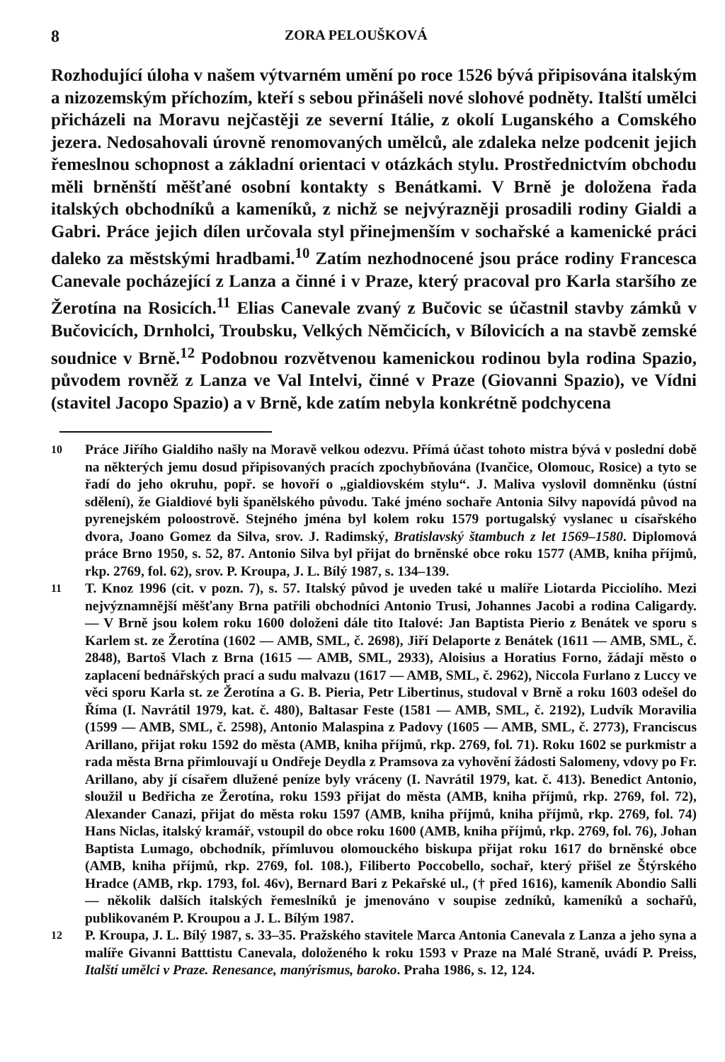8 ZORA PELOUŠKOVÁ
Rozhodující úloha v našem výtvarném umění po roce 1526 bývá připisována italským a nizozemským příchozím, kteří s sebou přinášeli nové slohové podněty. Italští umělci přicházeli na Moravu nejčastěji ze severní Itálie, z okolí Luganského a Comského jezera. Nedosahovali úrovně renomovaných umělců, ale zdaleka nelze podcenit jejich řemeslnou schopnost a základní orientaci v otázkách stylu. Prostřednictvím obchodu měli brněnští měšťané osobní kontakty s Benátkami. V Brně je doložena řada italských obchodníků a kameníků, z nichž se nejvýrazněji prosadili rodiny Gialdi a Gabri. Práce jejich dílen určovala styl přinejmenším v sochařské a kamenické práci daleko za městskými hradbami.<sup>10</sup> Zatím nezhodnocené jsou práce rodiny Francesca Canevale pocházející z Lanza a činné i v Praze, který pracoval pro Karla staršího ze Žerotína na Rosicích.<sup>11</sup> Elias Canevale zvaný z Bučovic se účastnil stavby zámků v Bučovicích, Drnholci, Troubsku, Velkých Němčicích, v Bílovicích a na stavbě zemské soudnice v Brně.<sup>12</sup> Podobnou rozvětvenou kamenickou rodinou byla rodina Spazio, původem rovněž z Lanza ve Val Intelvi, činné v Praze (Giovanni Spazio), ve Vídni (stavitel Jacopo Spazio) a v Brně, kde zatím nebyla konkrétně podchycena
10
Práce Jiřího Gialdiho našly na Moravě velkou odezvu. Přímá účast tohoto mistra bývá v poslední době na některých jemu dosud připisovaných pracích zpochybňována (Ivančice, Olomouc, Rosice) a tyto se řadí do jeho okruhu, popř. se hovoří o „gialdiovském stylu“. J. Maliva vyslovil domněnku (ústní sdělení), že Gialdiové byli španělského původu. Také jméno sochaře Antonia Silvy napovídá původ na pyrenejském poloostrově. Stejného jména byl kolem roku 1579 portugalský vyslanec u císařského dvora, Joano Gomez da Silva, srov. J. Radimský, Bratislavský štambuch z let 1569–1580. Diplomová práce Brno 1950, s. 52, 87. Antonio Silva byl přijat do brněnské obce roku 1577 (AMB, kniha příjmů, rkp. 2769, fol. 62), srov. P. Kroupa, J. L. Bílý 1987, s. 134–139.
11
T. Knoz 1996 (cit. v pozn. 7), s. 57. Italský původ je uveden také u malíře Liotarda Picciolího. Mezi nejvýznamnější měšťany Brna patřili obchodníci Antonio Trusi, Johannes Jacobi a rodina Caligardy. — V Brně jsou kolem roku 1600 doloženi dále tito Italové: Jan Baptista Pierio z Benátek ve sporu s Karlem st. ze Žerotína (1602 — AMB, SML, č. 2698), Jiří Delaporte z Benátek (1611 — AMB, SML, č. 2848), Bartoš Vlach z Brna (1615 — AMB, SML, 2933), Aloisius a Horatius Forno, žádají město o zaplacení bednářských prací a sudu malvazu (1617 — AMB, SML, č. 2962), Niccola Furlano z Luccy ve věci sporu Karla st. ze Žerotína a G. B. Pieria, Petr Libertinus, studoval v Brně a roku 1603 odešel do Říma (I. Navrátil 1979, kat. č. 480), Baltasar Feste (1581 — AMB, SML, č. 2192), Ludvík Moravilia (1599 — AMB, SML, č. 2598), Antonio Malaspina z Padovy (1605 — AMB, SML, č. 2773), Franciscus Arillano, přijat roku 1592 do města (AMB, kniha příjmů, rkp. 2769, fol. 71). Roku 1602 se purkmistr a rada města Brna přimlouvají u Ondřeje Deydla z Pramsova za vyhovění žádosti Salomeny, vdovy po Fr. Arillano, aby jí císařem dlužené peníze byly vráceny (I. Navrátil 1979, kat. č. 413). Benedict Antonio, sloužil u Bedřicha ze Žerotína, roku 1593 přijat do města (AMB, kniha příjmů, rkp. 2769, fol. 72), Alexander Canazi, přijat do města roku 1597 (AMB, kniha příjmů, kniha příjmů, rkp. 2769, fol. 74) Hans Niclas, italský kramář, vstoupil do obce roku 1600 (AMB, kniha příjmů, rkp. 2769, fol. 76), Johan Baptista Lumago, obchodník, přímluvou olomouckého biskupa přijat roku 1617 do brněnské obce (AMB, kniha příjmů, rkp. 2769, fol. 108.), Filiberto Poccobello, sochař, který přišel ze Štýrského Hradce (AMB, rkp. 1793, fol. 46v), Bernard Bari z Pekařské ul., († před 1616), kameník Abondio Salli — několik dalších italských řemeslníků je jmenováno v soupise zedníků, kameníků a sochařů, publikovaném P. Kroupou a J. L. Bílým 1987.
12
P. Kroupa, J. L. Bílý 1987, s. 33–35. Pražského stavitele Marca Antonia Canevala z Lanza a jeho syna a malíře Givanni Batttistu Canevala, doloženého k roku 1593 v Praze na Malé Straně, uvádí P. Preiss, Italští umělci v Praze. Renesance, manýrismus, baroko. Praha 1986, s. 12, 124.